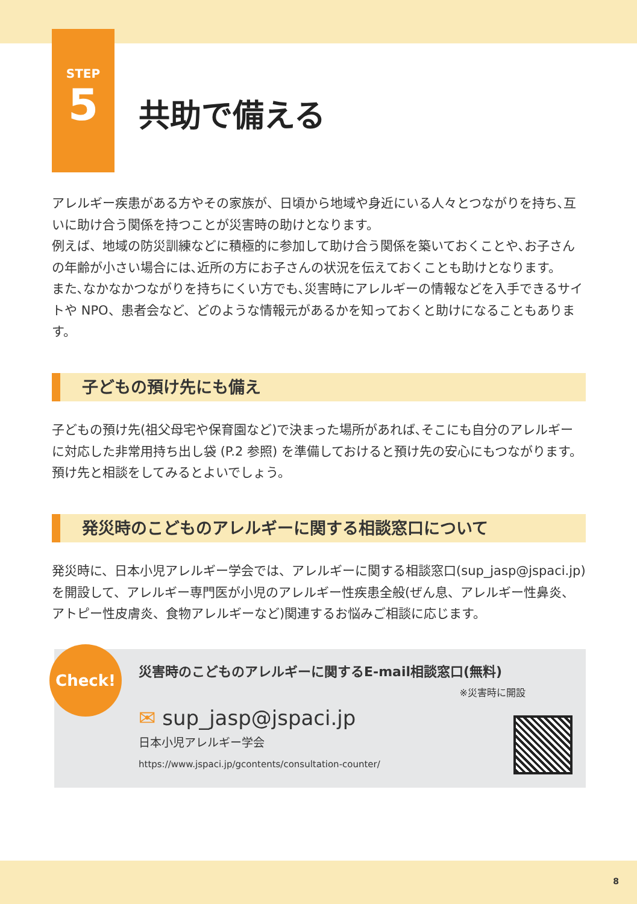STEP
5
共助で備える
アレルギー疾患がある方やその家族が、日頃から地域や身近にいる人々とつながりを持ち､互いに助け合う関係を持つことが災害時の助けとなります。
例えば、地域の防災訓練などに積極的に参加して助け合う関係を築いておくことや､お子さんの年齢が小さい場合には､近所の方にお子さんの状況を伝えておくことも助けとなります。
また､なかなかつながりを持ちにくい方でも､災害時にアレルギーの情報などを入手できるサイトや NPO、患者会など、どのような情報元があるかを知っておくと助けになることもあります。
子どもの預け先にも備え
子どもの預け先(祖父母宅や保育園など)で決まった場所があれば､そこにも自分のアレルギーに対応した非常用持ち出し袋 (P.2 参照) を準備しておけると預け先の安心にもつながります。
預け先と相談をしてみるとよいでしょう。
発災時のこどものアレルギーに関する相談窓口について
発災時に、日本小児アレルギー学会では、アレルギーに関する相談窓口(sup_jasp@jspaci.jp)を開設して、アレルギー専門医が小児のアレルギー性疾患全般(ぜん息、アレルギー性鼻炎、アトピー性皮膚炎、食物アレルギーなど)関連するお悩みご相談に応じます。
Check!
災害時のこどものアレルギーに関するE-mail相談窓口(無料)
※災害時に開設
✉ sup_jasp@jspaci.jp
日本小児アレルギー学会
https://www.jspaci.jp/gcontents/consultation-counter/
8